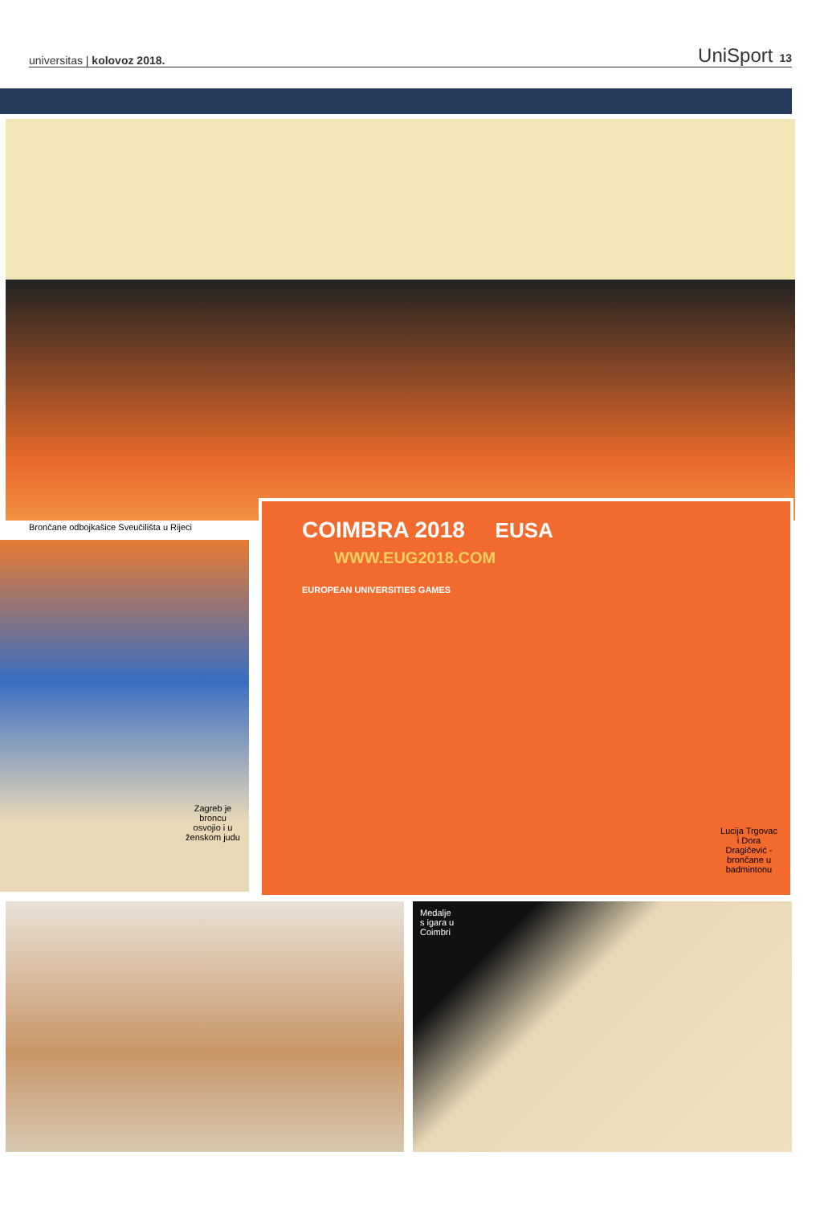universitas | kolovoz 2018. UniSport 13
Brončane odbojkašice Sveučilišta u Rijeci
Zagreb je broncu osvojio i u ženskom judu
COIMBRA 2018 EUSA WWW.EUG2018.COM
EUROPEAN UNIVERSITIES GAMES
Lucija Trgovac i Dora Dragičević - brončane u badmintonu
Medalje
s igara u
Coimbri